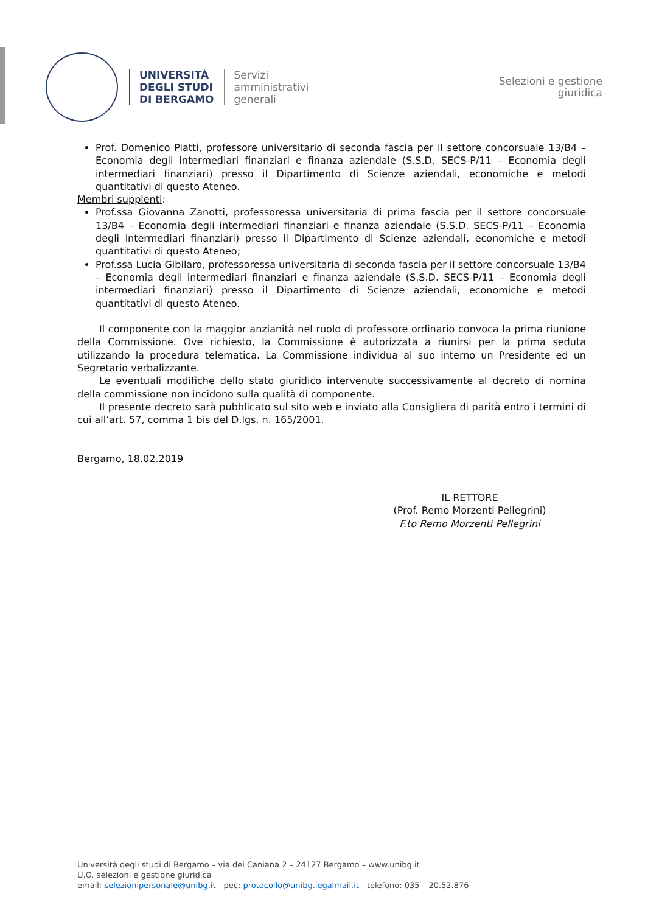UNIVERSITÀ
DEGLI STUDI
DI BERGAMO
Servizi
amministrativi
generali
Selezioni e gestione
giuridica
Prof. Domenico Piatti, professore universitario di seconda fascia per il settore concorsuale 13/B4 – Economia degli intermediari finanziari e finanza aziendale (S.S.D. SECS-P/11 – Economia degli intermediari finanziari) presso il Dipartimento di Scienze aziendali, economiche e metodi quantitativi di questo Ateneo.
Membri supplenti:
Prof.ssa Giovanna Zanotti, professoressa universitaria di prima fascia per il settore concorsuale 13/B4 – Economia degli intermediari finanziari e finanza aziendale (S.S.D. SECS-P/11 – Economia degli intermediari finanziari) presso il Dipartimento di Scienze aziendali, economiche e metodi quantitativi di questo Ateneo;
Prof.ssa Lucia Gibilaro, professoressa universitaria di seconda fascia per il settore concorsuale 13/B4 – Economia degli intermediari finanziari e finanza aziendale (S.S.D. SECS-P/11 – Economia degli intermediari finanziari) presso il Dipartimento di Scienze aziendali, economiche e metodi quantitativi di questo Ateneo.
Il componente con la maggior anzianità nel ruolo di professore ordinario convoca la prima riunione della Commissione. Ove richiesto, la Commissione è autorizzata a riunirsi per la prima seduta utilizzando la procedura telematica. La Commissione individua al suo interno un Presidente ed un Segretario verbalizzante.
Le eventuali modifiche dello stato giuridico intervenute successivamente al decreto di nomina della commissione non incidono sulla qualità di componente.
Il presente decreto sarà pubblicato sul sito web e inviato alla Consigliera di parità entro i termini di cui all’art. 57, comma 1 bis del D.lgs. n. 165/2001.
Bergamo, 18.02.2019
IL RETTORE
(Prof. Remo Morzenti Pellegrini)
F.to Remo Morzenti Pellegrini
Università degli studi di Bergamo – via dei Caniana 2 – 24127 Bergamo – www.unibg.it
U.O. selezioni e gestione giuridica
email: selezionipersonale@unibg.it - pec: protocollo@unibg.legalmail.it - telefono: 035 – 20.52.876